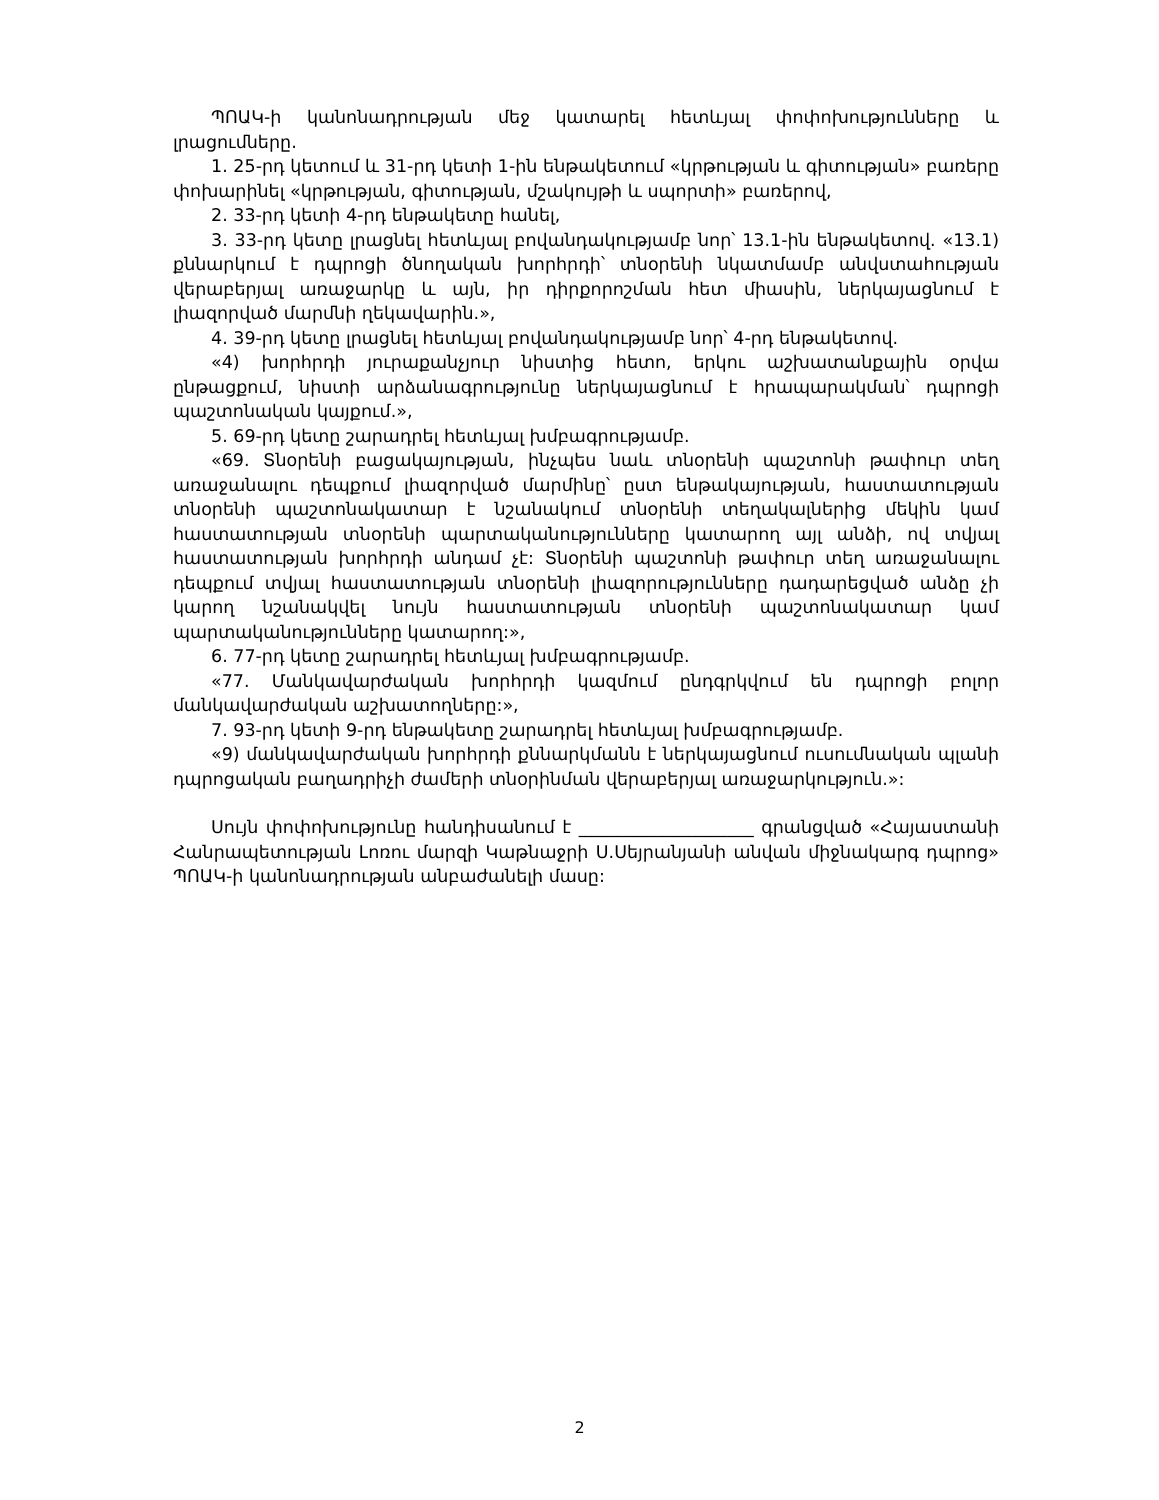ՊՈԱԿ-ի կանոնադրության մեջ կատարել հետևյալ փոփոխությունները և լրացումները.
1. 25-րդ կետում և 31-րդ կետի 1-ին ենթակետում «կրթության և գիտության» բառերը փոխարինել «կրթության, գիտության, մշակույթի և սպորտի» բառերով,
2. 33-րդ կետի 4-րդ ենթակետը հանել,
3. 33-րդ կետը լրացնել հետևյալ բովանդակությամբ նոր՝ 13.1-ին ենթակետով. «13.1) քննարկում է դպրոցի ծնողական խորհրդի՝ տնօրենի նկատմամբ անվստահության վերաբերյալ առաջարկը և այն, իր դիրքորոշման հետ միասին, ներկայացնում է լիազորված մարմնի ղեկավարին.»,
4. 39-րդ կետը լրացնել հետևյալ բովանդակությամբ նոր՝ 4-րդ ենթակետով.
«4) խորհրդի յուրաքանչյուր նիստից հետո, երկու աշխատանքային օրվա ընթացքում, նիստի արձանագրությունը ներկայացնում է հրապարակման՝ դպրոցի պաշտոնական կայքում.»,
5. 69-րդ կետը շարադրել հետևյալ խմբագրությամբ.
«69. Տնօրենի բացակայության, ինչպես նաև տնօրենի պաշտոնի թափուր տեղ առաջանալու դեպքում լիազորված մարմինը՝ ըստ ենթակայության, հաստատության տնօրենի պաշտոնակատար է նշանակում տնօրենի տեղակալներից մեկին կամ հաստատության տնօրենի պարտականությունները կատարող այլ անձի, ով տվյալ հաստատության խորհրդի անդամ չէ: Տնօրենի պաշտոնի թափուր տեղ առաջանալու դեպքում տվյալ հաստատության տնօրենի լիազորությունները դադարեցված անձը չի կարող նշանակվել նույն հաստատության տնօրենի պաշտոնակատար կամ պարտականությունները կատարող:»,
6. 77-րդ կետը շարադրել հետևյալ խմբագրությամբ.
«77. Մանկավարժական խորհրդի կազմում ընդգրկվում են դպրոցի բոլոր մանկավարժական աշխատողները:»,
7. 93-րդ կետի 9-րդ ենթակետը շարադրել հետևյալ խմբագրությամբ.
«9) մանկավարժական խորհրդի քննարկմանն է ներկայացնում ուսումնական պլանի դպրոցական բաղադրիչի ժամերի տնօրինման վերաբերյալ առաջարկություն.»:
Սույն փոփոխությունը հանդիսանում է ____________________ գրանցված «Հայաստանի Հանրապետության Լոռու մարզի Կաթնաջրի Ս.Սեյրանյանի անվան միջնակարգ դպրոց» ՊՈԱԿ-ի կանոնադրության անբաժանելի մասը:
2